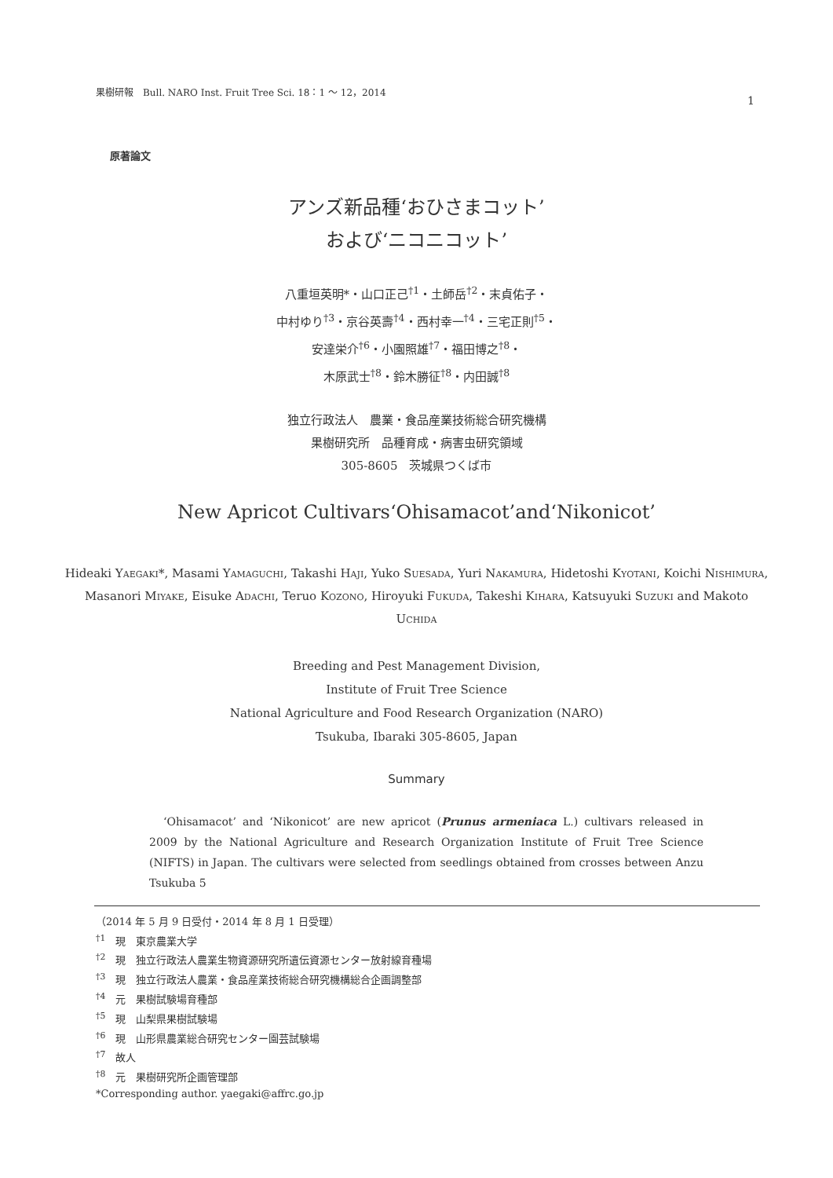果樹研報　Bull. NARO Inst. Fruit Tree Sci. 18：1 ～ 12，2014 1
原著論文
アンズ新品種‘おひさまコット’
および‘ニコニコット’
八重垣英明*・山口正己<sup>†1</sup>・土師岳<sup>†2</sup>・末貞佑子・
中村ゆり<sup>†3</sup>・京谷英壽<sup>†4</sup>・西村幸一<sup>†4</sup>・三宅正則<sup>†5</sup>・
安達栄介<sup>†6</sup>・小園照雄<sup>†7</sup>・福田博之<sup>†8</sup>・
木原武士<sup>†8</sup>・鈴木勝征<sup>†8</sup>・内田誠<sup>†8</sup>
独立行政法人　農業・食品産業技術総合研究機構
果樹研究所　品種育成・病害虫研究領域
305-8605　茨城県つくば市
New Apricot Cultivars‘Ohisamacot’and‘Nikonicot’
Hideaki Yaegaki*, Masami Yamaguchi, Takashi Haji, Yuko Suesada, Yuri Nakamura, Hidetoshi Kyotani, Koichi Nishimura, Masanori Miyake, Eisuke Adachi, Teruo Kozono, Hiroyuki Fukuda, Takeshi Kihara, Katsuyuki Suzuki and Makoto Uchida
Breeding and Pest Management Division,
Institute of Fruit Tree Science
National Agriculture and Food Research Organization (NARO)
Tsukuba, Ibaraki 305-8605, Japan
Summary
‘Ohisamacot’ and ‘Nikonicot’ are new apricot (Prunus armeniaca L.) cultivars released in 2009 by the National Agriculture and Research Organization Institute of Fruit Tree Science (NIFTS) in Japan. The cultivars were selected from seedlings obtained from crosses between Anzu Tsukuba 5
（2014 年 5 月 9 日受付・2014 年 8 月 1 日受理）
<sup>†1</sup>　現　東京農業大学
<sup>†2</sup>　現　独立行政法人農業生物資源研究所遺伝資源センター放射線育種場
<sup>†3</sup>　現　独立行政法人農業・食品産業技術総合研究機構総合企画調整部
<sup>†4</sup>　元　果樹試験場育種部
<sup>†5</sup>　現　山梨県果樹試験場
<sup>†6</sup>　現　山形県農業総合研究センター園芸試験場
<sup>†7</sup>　故人
<sup>†8</sup>　元　果樹研究所企画管理部
*Corresponding author. yaegaki@affrc.go.jp